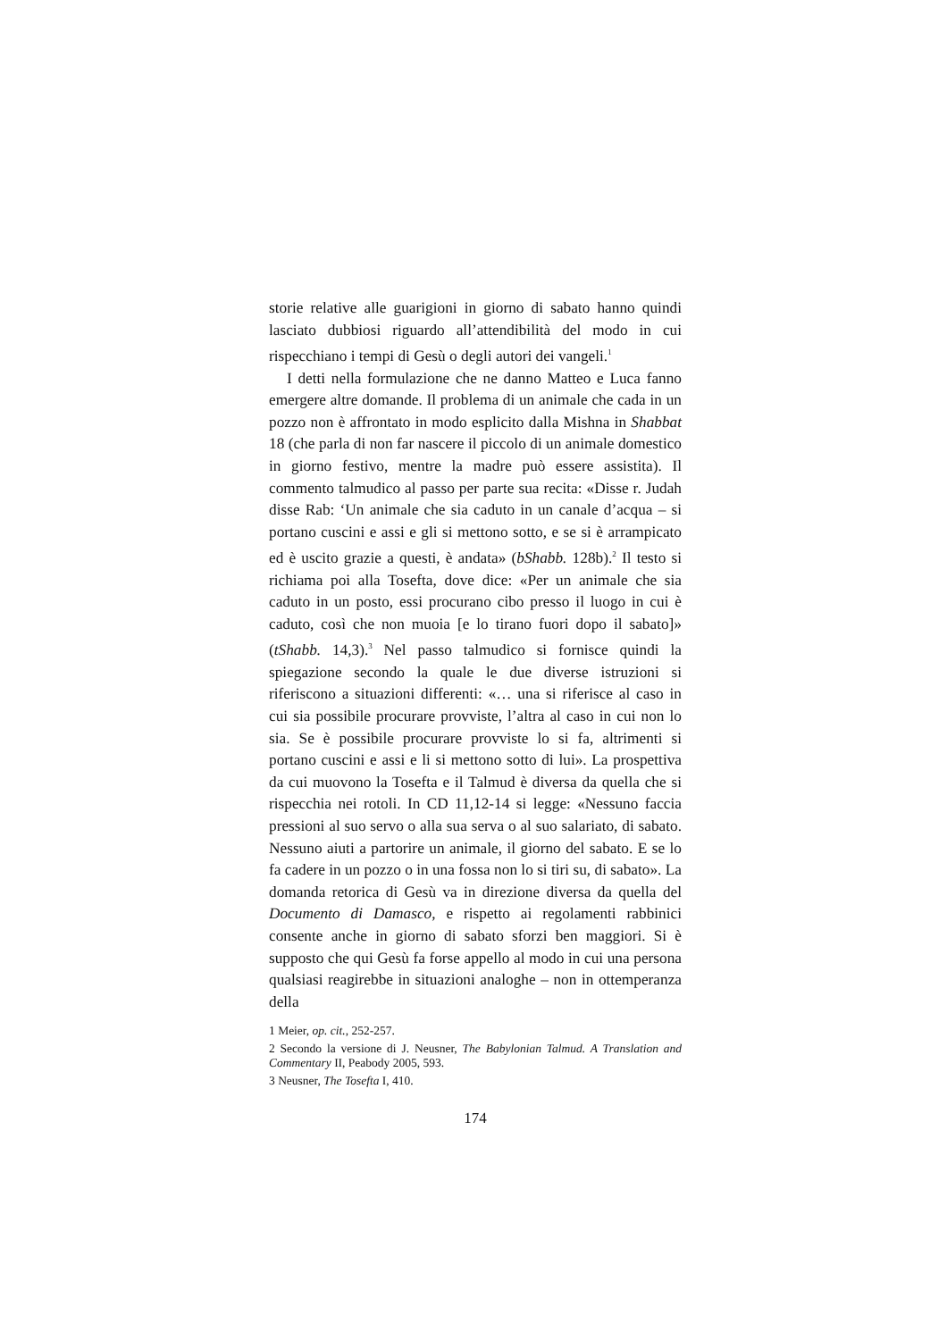storie relative alle guarigioni in giorno di sabato hanno quindi lasciato dubbiosi riguardo all’attendibilità del modo in cui rispecchiano i tempi di Gesù o degli autori dei vangeli.<sup>1</sup>
I detti nella formulazione che ne danno Matteo e Luca fanno emergere altre domande. Il problema di un animale che cada in un pozzo non è affrontato in modo esplicito dalla Mishna in Shabbat 18 (che parla di non far nascere il piccolo di un animale domestico in giorno festivo, mentre la madre può essere assistita). Il commento talmudico al passo per parte sua recita: «Disse r. Judah disse Rab: ‘Un animale che sia caduto in un canale d’acqua – si portano cuscini e assi e gli si mettono sotto, e se si è arrampicato ed è uscito grazie a questi, è andata» (bShabb. 128b).<sup>2</sup> Il testo si richiama poi alla Tosefta, dove dice: «Per un animale che sia caduto in un posto, essi procurano cibo presso il luogo in cui è caduto, così che non muoia [e lo tirano fuori dopo il sabato]» (tShabb. 14,3).<sup>3</sup> Nel passo talmudico si fornisce quindi la spiegazione secondo la quale le due diverse istruzioni si riferiscono a situazioni differenti: «… una si riferisce al caso in cui sia possibile procurare provviste, l’altra al caso in cui non lo sia. Se è possibile procurare provviste lo si fa, altrimenti si portano cuscini e assi e li si mettono sotto di lui». La prospettiva da cui muovono la Tosefta e il Talmud è diversa da quella che si rispecchia nei rotoli. In CD 11,12-14 si legge: «Nessuno faccia pressioni al suo servo o alla sua serva o al suo salariato, di sabato. Nessuno aiuti a partorire un animale, il giorno del sabato. E se lo fa cadere in un pozzo o in una fossa non lo si tiri su, di sabato». La domanda retorica di Gesù va in direzione diversa da quella del Documento di Damasco, e rispetto ai regolamenti rabbinici consente anche in giorno di sabato sforzi ben maggiori. Si è supposto che qui Gesù fa forse appello al modo in cui una persona qualsiasi reagirebbe in situazioni analoghe – non in ottemperanza della
1 Meier, op. cit., 252-257.
2 Secondo la versione di J. Neusner, The Babylonian Talmud. A Translation and Commentary II, Peabody 2005, 593.
3 Neusner, The Tosefta I, 410.
174